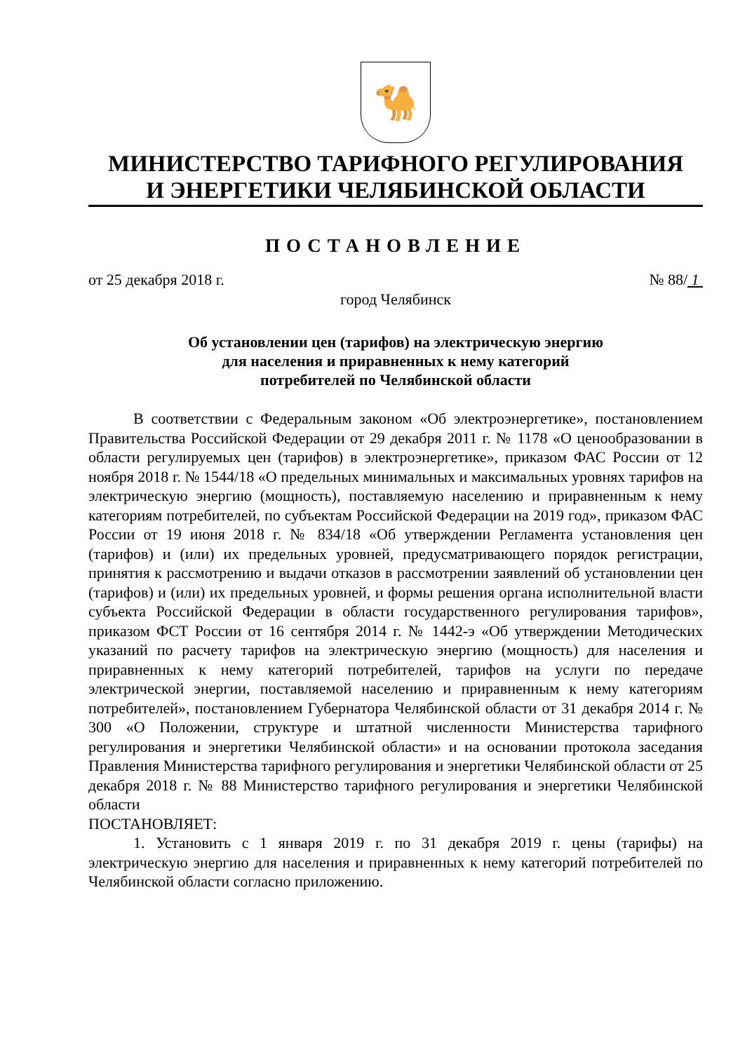🐪
МИНИСТЕРСТВО ТАРИФНОГО РЕГУЛИРОВАНИЯ
И ЭНЕРГЕТИКИ ЧЕЛЯБИНСКОЙ ОБЛАСТИ
ПОСТАНОВЛЕНИЕ
от 25 декабря 2018 г. № 88/ 1
город Челябинск
Об установлении цен (тарифов) на электрическую энергию
для населения и приравненных к нему категорий
потребителей по Челябинской области
В соответствии с Федеральным законом «Об электроэнергетике», постановлением Правительства Российской Федерации от 29 декабря 2011 г. № 1178 «О ценообразовании в области регулируемых цен (тарифов) в электроэнергетике», приказом ФАС России от 12 ноября 2018 г. № 1544/18 «О предельных минимальных и максимальных уровнях тарифов на электрическую энергию (мощность), поставляемую населению и приравненным к нему категориям потребителей, по субъектам Российской Федерации на 2019 год», приказом ФАС России от 19 июня 2018 г. № 834/18 «Об утверждении Регламента установления цен (тарифов) и (или) их предельных уровней, предусматривающего порядок регистрации, принятия к рассмотрению и выдачи отказов в рассмотрении заявлений об установлении цен (тарифов) и (или) их предельных уровней, и формы решения органа исполнительной власти субъекта Российской Федерации в области государственного регулирования тарифов», приказом ФСТ России от 16 сентября 2014 г. № 1442-э «Об утверждении Методических указаний по расчету тарифов на электрическую энергию (мощность) для населения и приравненных к нему категорий потребителей, тарифов на услуги по передаче электрической энергии, поставляемой населению и приравненным к нему категориям потребителей», постановлением Губернатора Челябинской области от 31 декабря 2014 г. № 300 «О Положении, структуре и штатной численности Министерства тарифного регулирования и энергетики Челябинской области» и на основании протокола заседания Правления Министерства тарифного регулирования и энергетики Челябинской области от 25 декабря 2018 г. № 88 Министерство тарифного регулирования и энергетики Челябинской области
ПОСТАНОВЛЯЕТ:
1. Установить с 1 января 2019 г. по 31 декабря 2019 г. цены (тарифы) на электрическую энергию для населения и приравненных к нему категорий потребителей по Челябинской области согласно приложению.